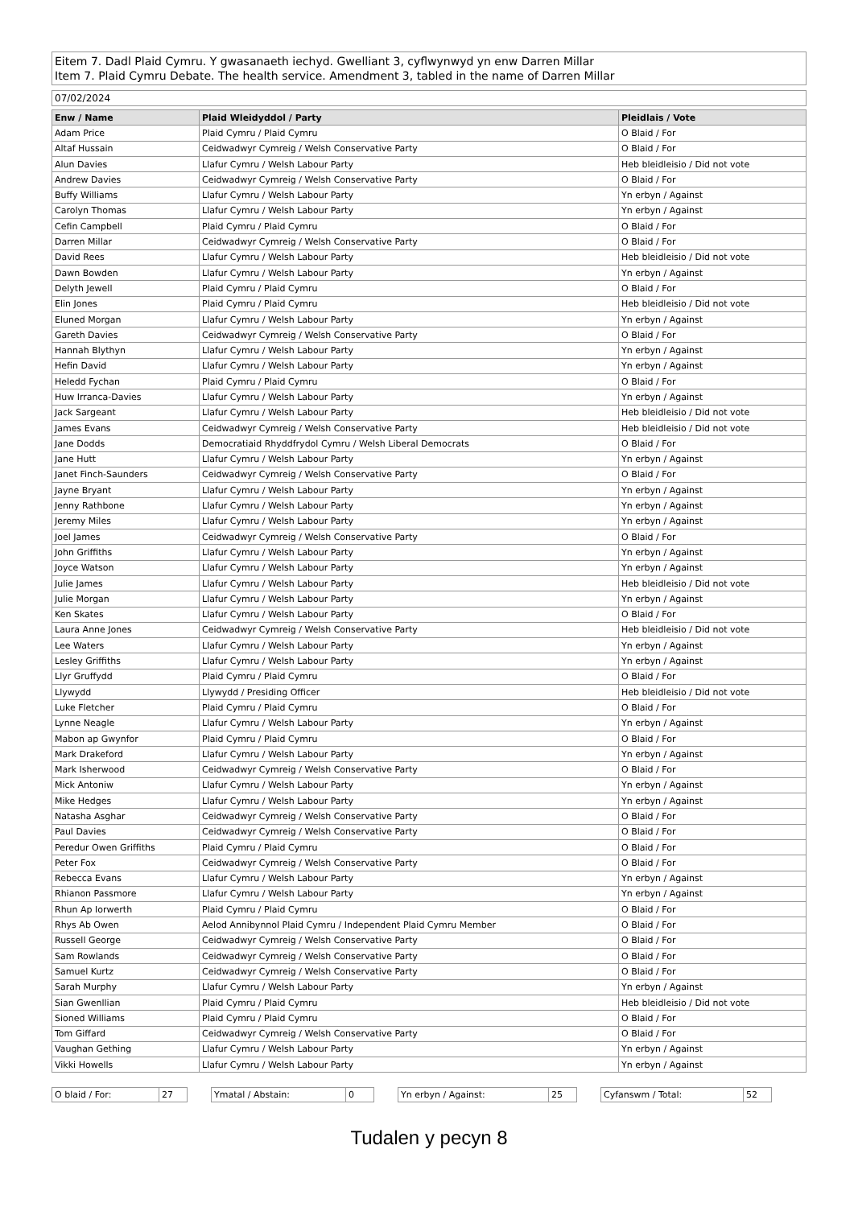Eitem 7. Dadl Plaid Cymru. Y gwasanaeth iechyd. Gwelliant 3, cyflwynwyd yn enw Darren Millar
Item 7. Plaid Cymru Debate. The health service. Amendment 3, tabled in the name of Darren Millar
07/02/2024
| Enw / Name | Plaid Wleidyddol / Party | Pleidlais / Vote |
| --- | --- | --- |
| Adam Price | Plaid Cymru / Plaid Cymru | O Blaid / For |
| Altaf Hussain | Ceidwadwyr Cymreig / Welsh Conservative Party | O Blaid / For |
| Alun Davies | Llafur Cymru / Welsh Labour Party | Heb bleidleisio / Did not vote |
| Andrew Davies | Ceidwadwyr Cymreig / Welsh Conservative Party | O Blaid / For |
| Buffy Williams | Llafur Cymru / Welsh Labour Party | Yn erbyn / Against |
| Carolyn Thomas | Llafur Cymru / Welsh Labour Party | Yn erbyn / Against |
| Cefin Campbell | Plaid Cymru / Plaid Cymru | O Blaid / For |
| Darren Millar | Ceidwadwyr Cymreig / Welsh Conservative Party | O Blaid / For |
| David Rees | Llafur Cymru / Welsh Labour Party | Heb bleidleisio / Did not vote |
| Dawn Bowden | Llafur Cymru / Welsh Labour Party | Yn erbyn / Against |
| Delyth Jewell | Plaid Cymru / Plaid Cymru | O Blaid / For |
| Elin Jones | Plaid Cymru / Plaid Cymru | Heb bleidleisio / Did not vote |
| Eluned Morgan | Llafur Cymru / Welsh Labour Party | Yn erbyn / Against |
| Gareth Davies | Ceidwadwyr Cymreig / Welsh Conservative Party | O Blaid / For |
| Hannah Blythyn | Llafur Cymru / Welsh Labour Party | Yn erbyn / Against |
| Hefin David | Llafur Cymru / Welsh Labour Party | Yn erbyn / Against |
| Heledd Fychan | Plaid Cymru / Plaid Cymru | O Blaid / For |
| Huw Irranca-Davies | Llafur Cymru / Welsh Labour Party | Yn erbyn / Against |
| Jack Sargeant | Llafur Cymru / Welsh Labour Party | Heb bleidleisio / Did not vote |
| James Evans | Ceidwadwyr Cymreig / Welsh Conservative Party | Heb bleidleisio / Did not vote |
| Jane Dodds | Democratiaid Rhyddfrydol Cymru / Welsh Liberal Democrats | O Blaid / For |
| Jane Hutt | Llafur Cymru / Welsh Labour Party | Yn erbyn / Against |
| Janet Finch-Saunders | Ceidwadwyr Cymreig / Welsh Conservative Party | O Blaid / For |
| Jayne Bryant | Llafur Cymru / Welsh Labour Party | Yn erbyn / Against |
| Jenny Rathbone | Llafur Cymru / Welsh Labour Party | Yn erbyn / Against |
| Jeremy Miles | Llafur Cymru / Welsh Labour Party | Yn erbyn / Against |
| Joel James | Ceidwadwyr Cymreig / Welsh Conservative Party | O Blaid / For |
| John Griffiths | Llafur Cymru / Welsh Labour Party | Yn erbyn / Against |
| Joyce Watson | Llafur Cymru / Welsh Labour Party | Yn erbyn / Against |
| Julie James | Llafur Cymru / Welsh Labour Party | Heb bleidleisio / Did not vote |
| Julie Morgan | Llafur Cymru / Welsh Labour Party | Yn erbyn / Against |
| Ken Skates | Llafur Cymru / Welsh Labour Party | O Blaid / For |
| Laura Anne Jones | Ceidwadwyr Cymreig / Welsh Conservative Party | Heb bleidleisio / Did not vote |
| Lee Waters | Llafur Cymru / Welsh Labour Party | Yn erbyn / Against |
| Lesley Griffiths | Llafur Cymru / Welsh Labour Party | Yn erbyn / Against |
| Llyr Gruffydd | Plaid Cymru / Plaid Cymru | O Blaid / For |
| Llywydd | Llywydd / Presiding Officer | Heb bleidleisio / Did not vote |
| Luke Fletcher | Plaid Cymru / Plaid Cymru | O Blaid / For |
| Lynne Neagle | Llafur Cymru / Welsh Labour Party | Yn erbyn / Against |
| Mabon ap Gwynfor | Plaid Cymru / Plaid Cymru | O Blaid / For |
| Mark Drakeford | Llafur Cymru / Welsh Labour Party | Yn erbyn / Against |
| Mark Isherwood | Ceidwadwyr Cymreig / Welsh Conservative Party | O Blaid / For |
| Mick Antoniw | Llafur Cymru / Welsh Labour Party | Yn erbyn / Against |
| Mike Hedges | Llafur Cymru / Welsh Labour Party | Yn erbyn / Against |
| Natasha Asghar | Ceidwadwyr Cymreig / Welsh Conservative Party | O Blaid / For |
| Paul Davies | Ceidwadwyr Cymreig / Welsh Conservative Party | O Blaid / For |
| Peredur Owen Griffiths | Plaid Cymru / Plaid Cymru | O Blaid / For |
| Peter Fox | Ceidwadwyr Cymreig / Welsh Conservative Party | O Blaid / For |
| Rebecca Evans | Llafur Cymru / Welsh Labour Party | Yn erbyn / Against |
| Rhianon Passmore | Llafur Cymru / Welsh Labour Party | Yn erbyn / Against |
| Rhun Ap Iorwerth | Plaid Cymru / Plaid Cymru | O Blaid / For |
| Rhys Ab Owen | Aelod Annibynnol Plaid Cymru / Independent Plaid Cymru Member | O Blaid / For |
| Russell George | Ceidwadwyr Cymreig / Welsh Conservative Party | O Blaid / For |
| Sam Rowlands | Ceidwadwyr Cymreig / Welsh Conservative Party | O Blaid / For |
| Samuel Kurtz | Ceidwadwyr Cymreig / Welsh Conservative Party | O Blaid / For |
| Sarah Murphy | Llafur Cymru / Welsh Labour Party | Yn erbyn / Against |
| Sian Gwenllian | Plaid Cymru / Plaid Cymru | Heb bleidleisio / Did not vote |
| Sioned Williams | Plaid Cymru / Plaid Cymru | O Blaid / For |
| Tom Giffard | Ceidwadwyr Cymreig / Welsh Conservative Party | O Blaid / For |
| Vaughan Gething | Llafur Cymru / Welsh Labour Party | Yn erbyn / Against |
| Vikki Howells | Llafur Cymru / Welsh Labour Party | Yn erbyn / Against |
O blaid / For: 27 Ymatal / Abstain: 0 Yn erbyn / Against: 25 Cyfanswm / Total: 52
Tudalen y pecyn 8